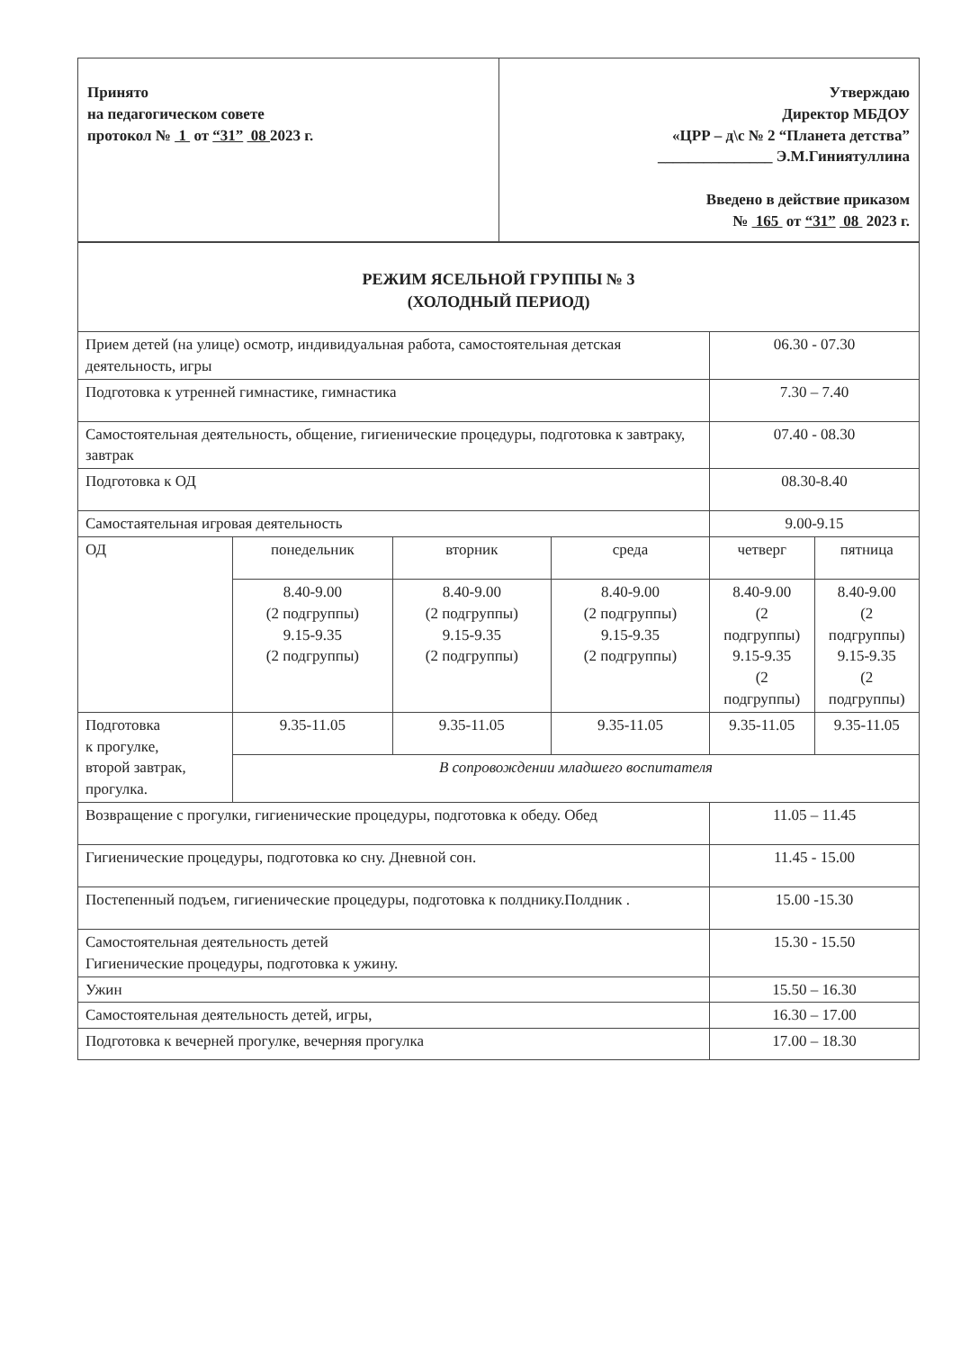| Принято на педагогическом совете протокол № 1 от “31” 08 2023 г. | Утверждаю Директор МБДОУ «ЦРР – д\с № 2 “Планета детства” _______________ Э.М.Гиниятуллина Введено в действие приказом № 165 от “31” 08 2023 г. |
| РЕЖИМ ЯСЕЛЬНОЙ ГРУППЫ № 3 (ХОЛОДНЫЙ ПЕРИОД) | | | | | |
| Прием детей (на улице) осмотр, индивидуальная работа, самостоятельная детская деятельность, игры | | | | 06.30 - 07.30 | |
| Подготовка к утренней гимнастике, гимнастика | | | | 7.30 – 7.40 | |
| Самостоятельная деятельность, общение, гигиенические процедуры, подготовка к завтраку, завтрак | | | | 07.40 - 08.30 | |
| Подготовка к ОД | | | | 08.30-8.40 | |
| Самостаятельная игровая деятельность | | | | 9.00-9.15 | |
| ОД | понедельник | вторник | среда | четверг | пятница |
| | 8.40-9.00 (2 подгруппы) 9.15-9.35 (2 подгруппы) | 8.40-9.00 (2 подгруппы) 9.15-9.35 (2 подгруппы) | 8.40-9.00 (2 подгруппы) 9.15-9.35 (2 подгруппы) | 8.40-9.00 (2 подгруппы) 9.15-9.35 (2 подгруппы) | 8.40-9.00 (2 подгруппы) 9.15-9.35 (2 подгруппы) |
| Подготовка к прогулке, второй завтрак, прогулка. | 9.35-11.05 | 9.35-11.05 | 9.35-11.05 | 9.35-11.05 | 9.35-11.05 |
| | В сопровождении младшего воспитателя | | | | |
| Возвращение с прогулки, гигиенические процедуры, подготовка к обеду. Обед | | | | 11.05 – 11.45 | |
| Гигиенические процедуры, подготовка ко сну. Дневной сон. | | | | 11.45 - 15.00 | |
| Постепенный подъем, гигиенические процедуры, подготовка к полднику.Полдник . | | | | 15.00 -15.30 | |
| Самостоятельная деятельность детей Гигиенические процедуры, подготовка к ужину. | | | | 15.30 - 15.50 | |
| Ужин | | | | 15.50 – 16.30 | |
| Самостоятельная деятельность детей, игры, | | | | 16.30 – 17.00 | |
| Подготовка к вечерней прогулке, вечерняя прогулка | | | | 17.00 – 18.30 | |